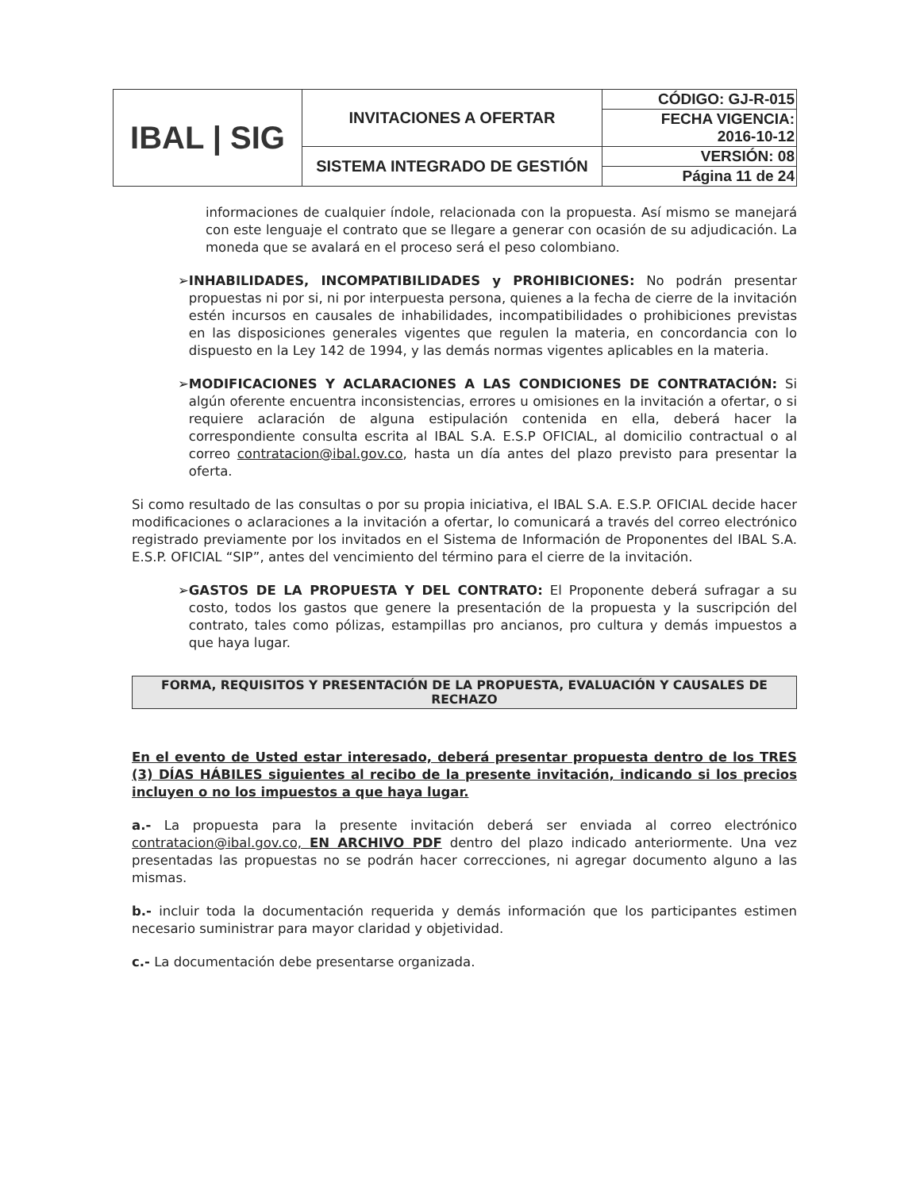| IBAL / SIG | INVITACIONES A OFERTAR | CÓDIGO: GJ-R-015 |
| | | FECHA VIGENCIA: 2016-10-12 |
| | SISTEMA INTEGRADO DE GESTIÓN | VERSIÓN: 08 |
| | | Página 11 de 24 |
informaciones de cualquier índole, relacionada con la propuesta. Así mismo se manejará con este lenguaje el contrato que se llegare a generar con ocasión de su adjudicación. La moneda que se avalará en el proceso será el peso colombiano.
➢ INHABILIDADES, INCOMPATIBILIDADES y PROHIBICIONES: No podrán presentar propuestas ni por si, ni por interpuesta persona, quienes a la fecha de cierre de la invitación estén incursos en causales de inhabilidades, incompatibilidades o prohibiciones previstas en las disposiciones generales vigentes que regulen la materia, en concordancia con lo dispuesto en la Ley 142 de 1994, y las demás normas vigentes aplicables en la materia.
➢ MODIFICACIONES Y ACLARACIONES A LAS CONDICIONES DE CONTRATACIÓN: Si algún oferente encuentra inconsistencias, errores u omisiones en la invitación a ofertar, o si requiere aclaración de alguna estipulación contenida en ella, deberá hacer la correspondiente consulta escrita al IBAL S.A. E.S.P OFICIAL, al domicilio contractual o al correo contratacion@ibal.gov.co, hasta un día antes del plazo previsto para presentar la oferta.
Si como resultado de las consultas o por su propia iniciativa, el IBAL S.A. E.S.P. OFICIAL decide hacer modificaciones o aclaraciones a la invitación a ofertar, lo comunicará a través del correo electrónico registrado previamente por los invitados en el Sistema de Información de Proponentes del IBAL S.A. E.S.P. OFICIAL “SIP”, antes del vencimiento del término para el cierre de la invitación.
➢ GASTOS DE LA PROPUESTA Y DEL CONTRATO: El Proponente deberá sufragar a su costo, todos los gastos que genere la presentación de la propuesta y la suscripción del contrato, tales como pólizas, estampillas pro ancianos, pro cultura y demás impuestos a que haya lugar.
FORMA, REQUISITOS Y PRESENTACIÓN DE LA PROPUESTA, EVALUACIÓN Y CAUSALES DE RECHAZO
En el evento de Usted estar interesado, deberá presentar propuesta dentro de los TRES (3) DÍAS HÁBILES siguientes al recibo de la presente invitación, indicando si los precios incluyen o no los impuestos a que haya lugar.
a.- La propuesta para la presente invitación deberá ser enviada al correo electrónico contratacion@ibal.gov.co, EN ARCHIVO PDF dentro del plazo indicado anteriormente. Una vez presentadas las propuestas no se podrán hacer correcciones, ni agregar documento alguno a las mismas.
b.- incluir toda la documentación requerida y demás información que los participantes estimen necesario suministrar para mayor claridad y objetividad.
c.- La documentación debe presentarse organizada.